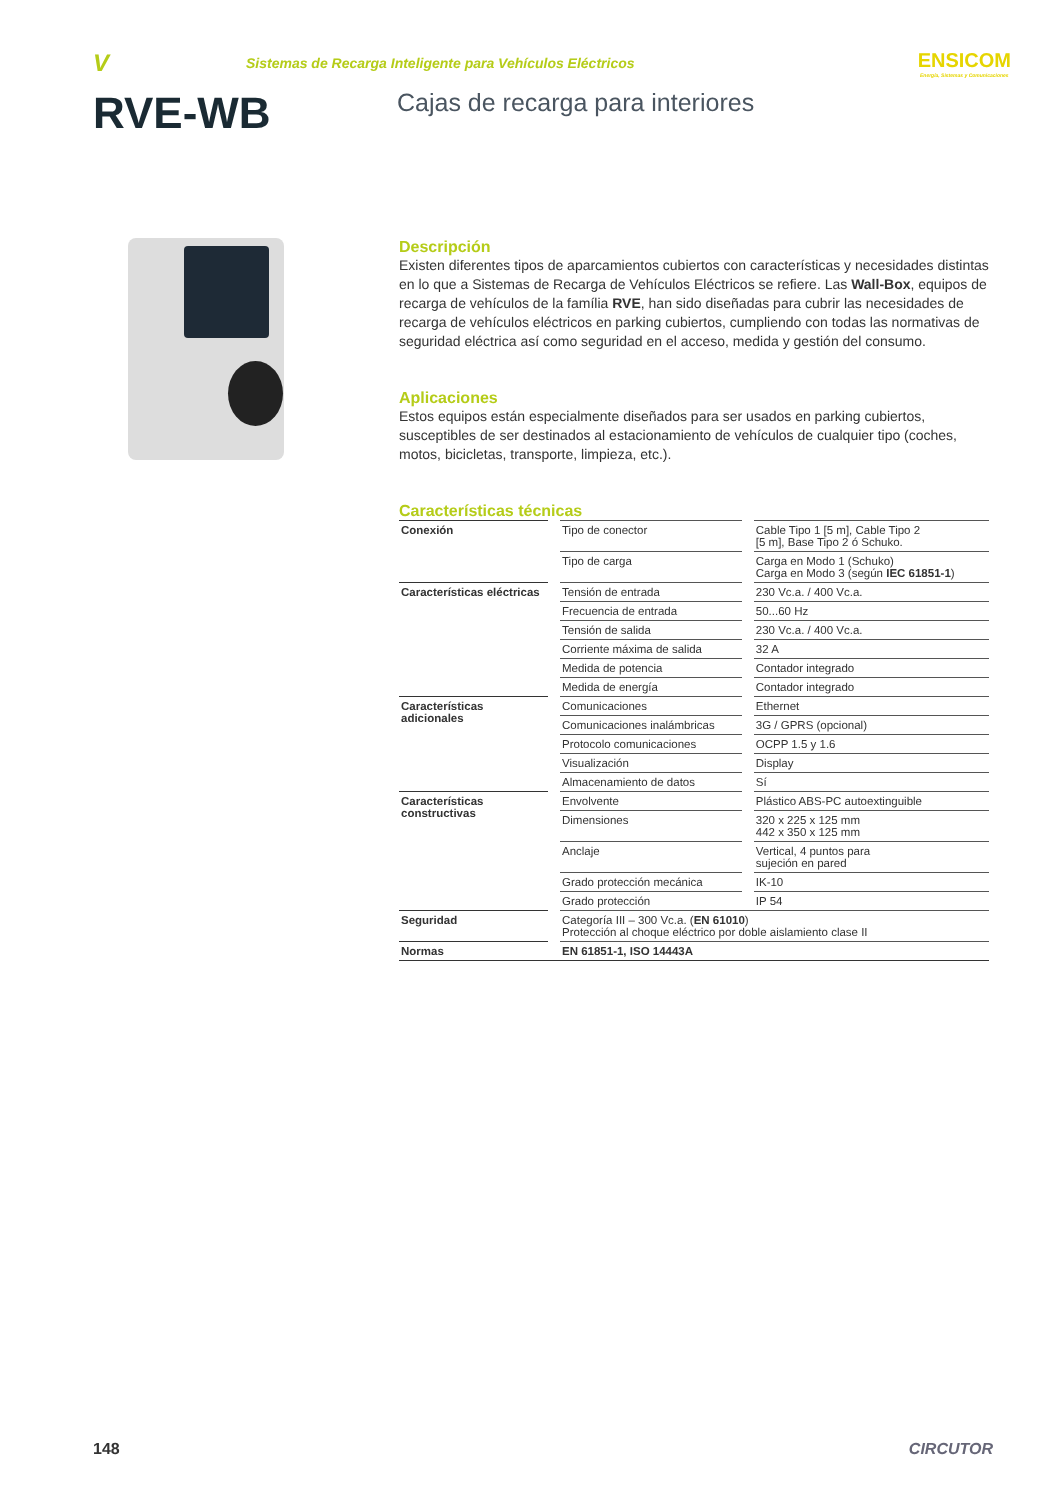V
Sistemas de Recarga Inteligente para Vehículos Eléctricos
ENSICOM
Energía, Sistemas y Comunicaciones
RVE-WB
Cajas de recarga para interiores
Descripción
Existen diferentes tipos de aparcamientos cubiertos con características y necesidades distintas en lo que a Sistemas de Recarga de Vehículos Eléctricos se refiere. Las Wall-Box, equipos de recarga de vehículos de la família RVE, han sido diseñadas para cubrir las necesidades de recarga de vehículos eléctricos en parking cubiertos, cumpliendo con todas las normativas de seguridad eléctrica así como seguridad en el acceso, medida y gestión del consumo.
Aplicaciones
Estos equipos están especialmente diseñados para ser usados en parking cubiertos, susceptibles de ser destinados al estacionamiento de vehículos de cualquier tipo (coches, motos, bicicletas, transporte, limpieza, etc.).
Características técnicas
| Conexión | | Tipo de conector | | Cable Tipo 1 [5 m], Cable Tipo 2 [5 m], Base Tipo 2 ó Schuko. |
| | | Tipo de carga | | Carga en Modo 1 (Schuko) Carga en Modo 3 (según IEC 61851-1 ) |
| Características eléctricas | | Tensión de entrada | | 230 Vc.a. / 400 Vc.a. |
| | | Frecuencia de entrada | | 50...60 Hz |
| | | Tensión de salida | | 230 Vc.a. / 400 Vc.a. |
| | | Corriente máxima de salida | | 32 A |
| | | Medida de potencia | | Contador integrado |
| | | Medida de energía | | Contador integrado |
| Características adicionales | | Comunicaciones | | Ethernet |
| | | Comunicaciones inalámbricas | | 3G / GPRS (opcional) |
| | | Protocolo comunicaciones | | OCPP 1.5 y 1.6 |
| | | Visualización | | Display |
| | | Almacenamiento de datos | | Sí |
| Características constructivas | | Envolvente | | Plástico ABS-PC autoextinguible |
| | | Dimensiones | | 320 x 225 x 125 mm 442 x 350 x 125 mm |
| | | Anclaje | | Vertical, 4 puntos para sujeción en pared |
| | | Grado protección mecánica | | IK-10 |
| | | Grado protección | | IP 54 |
| Seguridad | | Categoría III – 300 Vc.a. ( EN 61010 ) Protección al choque eléctrico por doble aislamiento clase II | | |
| Normas | | EN 61851-1, ISO 14443A | | |
148 CIRCUTOR